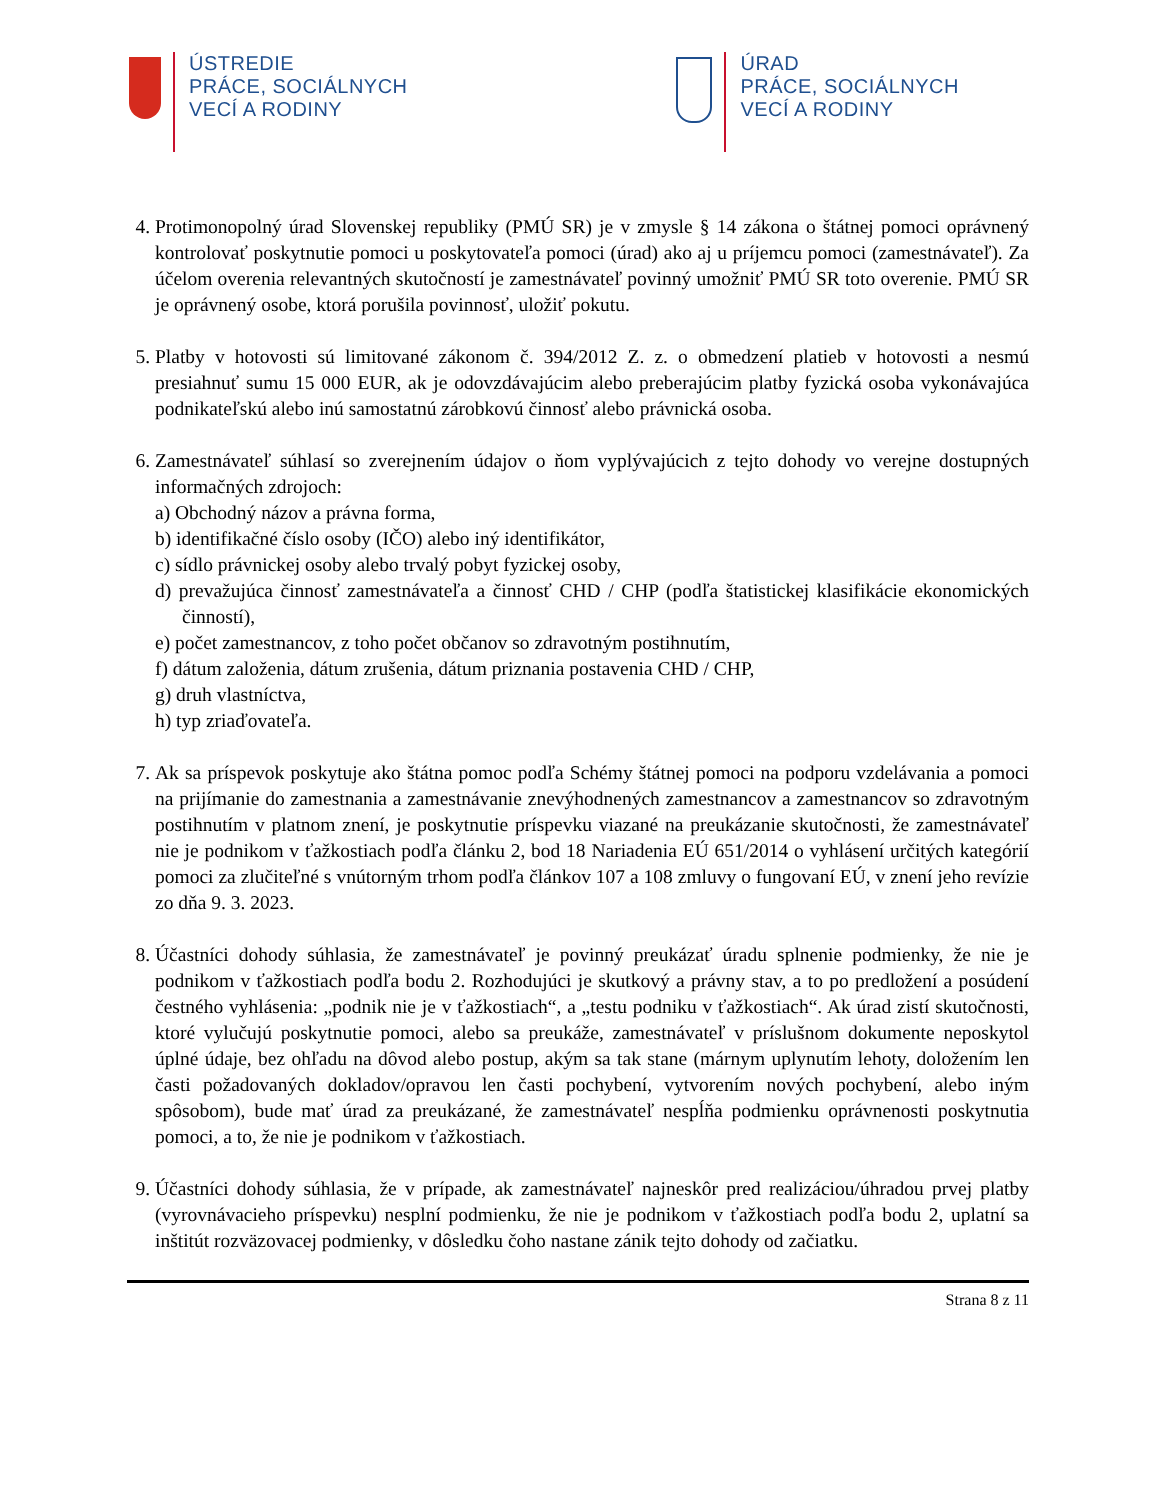ÚSTREDIE
PRÁCE, SOCIÁLNYCH
VECÍ A RODINY
ÚRAD
PRÁCE, SOCIÁLNYCH
VECÍ A RODINY
4. Protimonopolný úrad Slovenskej republiky (PMÚ SR) je v zmysle § 14 zákona o štátnej pomoci oprávnený kontrolovať poskytnutie pomoci u poskytovateľa pomoci (úrad) ako aj u príjemcu pomoci (zamestnávateľ). Za účelom overenia relevantných skutočností je zamestnávateľ povinný umožniť PMÚ SR toto overenie. PMÚ SR je oprávnený osobe, ktorá porušila povinnosť, uložiť pokutu.
5. Platby v hotovosti sú limitované zákonom č. 394/2012 Z. z. o obmedzení platieb v hotovosti a nesmú presiahnuť sumu 15 000 EUR, ak je odovzdávajúcim alebo preberajúcim platby fyzická osoba vykonávajúca podnikateľskú alebo inú samostatnú zárobkovú činnosť alebo právnická osoba.
6. Zamestnávateľ súhlasí so zverejnením údajov o ňom vyplývajúcich z tejto dohody vo verejne dostupných informačných zdrojoch:
a) Obchodný názov a právna forma,
b) identifikačné číslo osoby (IČO) alebo iný identifikátor,
c) sídlo právnickej osoby alebo trvalý pobyt fyzickej osoby,
d) prevažujúca činnosť zamestnávateľa a činnosť CHD / CHP (podľa štatistickej klasifikácie ekonomických činností),
e) počet zamestnancov, z toho počet občanov so zdravotným postihnutím,
f) dátum založenia, dátum zrušenia, dátum priznania postavenia CHD / CHP,
g) druh vlastníctva,
h) typ zriaďovateľa.
7. Ak sa príspevok poskytuje ako štátna pomoc podľa Schémy štátnej pomoci na podporu vzdelávania a pomoci na prijímanie do zamestnania a zamestnávanie znevýhodnených zamestnancov a zamestnancov so zdravotným postihnutím v platnom znení, je poskytnutie príspevku viazané na preukázanie skutočnosti, že zamestnávateľ nie je podnikom v ťažkostiach podľa článku 2, bod 18 Nariadenia EÚ 651/2014 o vyhlásení určitých kategórií pomoci za zlučiteľné s vnútorným trhom podľa článkov 107 a 108 zmluvy o fungovaní EÚ, v znení jeho revízie zo dňa 9. 3. 2023.
8. Účastníci dohody súhlasia, že zamestnávateľ je povinný preukázať úradu splnenie podmienky, že nie je podnikom v ťažkostiach podľa bodu 2. Rozhodujúci je skutkový a právny stav, a to po predložení a posúdení čestného vyhlásenia: „podnik nie je v ťažkostiach“, a „testu podniku v ťažkostiach“. Ak úrad zistí skutočnosti, ktoré vylučujú poskytnutie pomoci, alebo sa preukáže, zamestnávateľ v príslušnom dokumente neposkytol úplné údaje, bez ohľadu na dôvod alebo postup, akým sa tak stane (márnym uplynutím lehoty, doložením len časti požadovaných dokladov/opravou len časti pochybení, vytvorením nových pochybení, alebo iným spôsobom), bude mať úrad za preukázané, že zamestnávateľ nespĺňa podmienku oprávnenosti poskytnutia pomoci, a to, že nie je podnikom v ťažkostiach.
9. Účastníci dohody súhlasia, že v prípade, ak zamestnávateľ najneskôr pred realizáciou/úhradou prvej platby (vyrovnávacieho príspevku) nesplní podmienku, že nie je podnikom v ťažkostiach podľa bodu 2, uplatní sa inštitút rozväzovacej podmienky, v dôsledku čoho nastane zánik tejto dohody od začiatku.
Strana 8 z 11